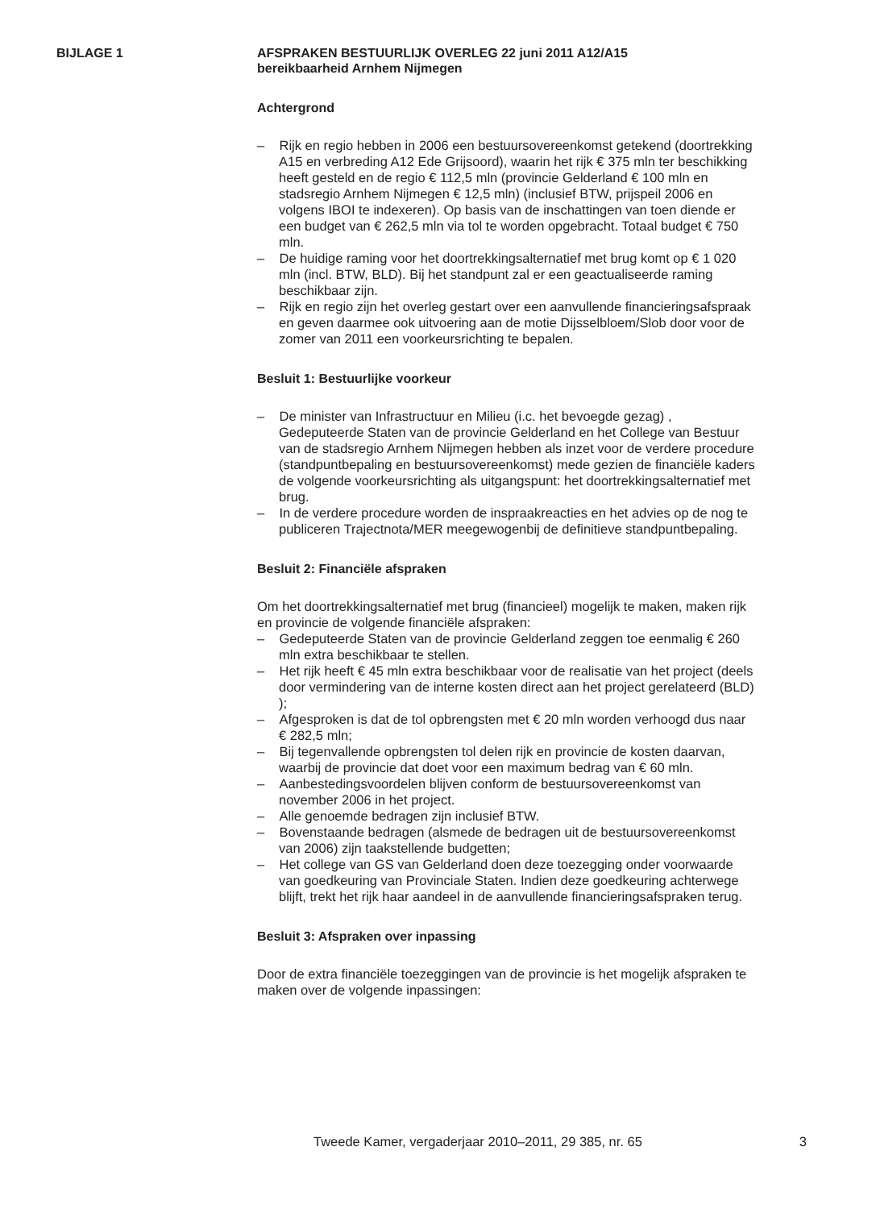BIJLAGE 1
AFSPRAKEN BESTUURLIJK OVERLEG 22 juni 2011 A12/A15
bereikbaarheid Arnhem Nijmegen
Achtergrond
– Rijk en regio hebben in 2006 een bestuursovereenkomst getekend (doortrekking A15 en verbreding A12 Ede Grijsoord), waarin het rijk € 375 mln ter beschikking heeft gesteld en de regio € 112,5 mln (provincie Gelderland € 100 mln en stadsregio Arnhem Nijmegen € 12,5 mln) (inclusief BTW, prijspeil 2006 en volgens IBOI te indexeren). Op basis van de inschattingen van toen diende er een budget van € 262,5 mln via tol te worden opgebracht. Totaal budget € 750 mln.
– De huidige raming voor het doortrekkingsalternatief met brug komt op € 1 020 mln (incl. BTW, BLD). Bij het standpunt zal er een geactualiseerde raming beschikbaar zijn.
– Rijk en regio zijn het overleg gestart over een aanvullende financieringsafspraak en geven daarmee ook uitvoering aan de motie Dijsselbloem/Slob door voor de zomer van 2011 een voorkeursrichting te bepalen.
Besluit 1: Bestuurlijke voorkeur
– De minister van Infrastructuur en Milieu (i.c. het bevoegde gezag) , Gedeputeerde Staten van de provincie Gelderland en het College van Bestuur van de stadsregio Arnhem Nijmegen hebben als inzet voor de verdere procedure (standpuntbepaling en bestuursovereenkomst) mede gezien de financiële kaders de volgende voorkeursrichting als uitgangspunt: het doortrekkingsalternatief met brug.
– In de verdere procedure worden de inspraakreacties en het advies op de nog te publiceren Trajectnota/MER meegewogenbij de definitieve standpuntbepaling.
Besluit 2: Financiële afspraken
Om het doortrekkingsalternatief met brug (financieel) mogelijk te maken, maken rijk en provincie de volgende financiële afspraken:
– Gedeputeerde Staten van de provincie Gelderland zeggen toe eenmalig € 260 mln extra beschikbaar te stellen.
– Het rijk heeft € 45 mln extra beschikbaar voor de realisatie van het project (deels door vermindering van de interne kosten direct aan het project gerelateerd (BLD) );
– Afgesproken is dat de tol opbrengsten met € 20 mln worden verhoogd dus naar € 282,5 mln;
– Bij tegenvallende opbrengsten tol delen rijk en provincie de kosten daarvan, waarbij de provincie dat doet voor een maximum bedrag van € 60 mln.
– Aanbestedingsvoordelen blijven conform de bestuursovereenkomst van november 2006 in het project.
– Alle genoemde bedragen zijn inclusief BTW.
– Bovenstaande bedragen (alsmede de bedragen uit de bestuursovereenkomst van 2006) zijn taakstellende budgetten;
– Het college van GS van Gelderland doen deze toezegging onder voorwaarde van goedkeuring van Provinciale Staten. Indien deze goedkeuring achterwege blijft, trekt het rijk haar aandeel in de aanvullende financieringsafspraken terug.
Besluit 3: Afspraken over inpassing
Door de extra financiële toezeggingen van de provincie is het mogelijk afspraken te maken over de volgende inpassingen:
Tweede Kamer, vergaderjaar 2010–2011, 29 385, nr. 65 3